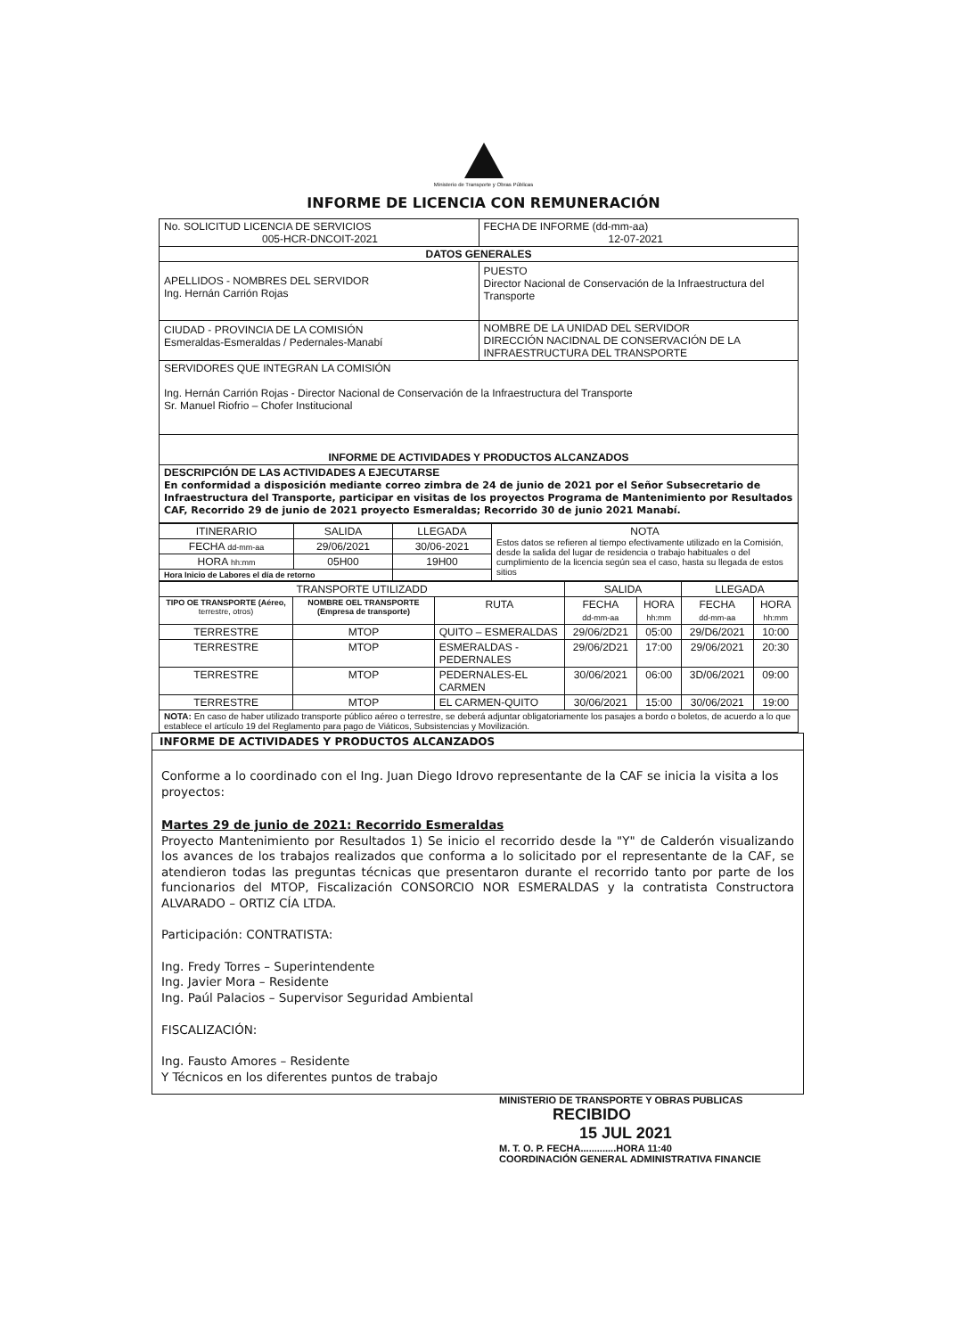Ministerio de Transporte y Obras Públicas
INFORME DE LICENCIA CON REMUNERACIÓN
| No. SOLICITUD LICENCIA DE SERVICIOS 005-HCR-DNCOIT-2021 | FECHA DE INFORME (dd-mm-aa) 12-07-2021 |
| DATOS GENERALES | |
| APELLIDOS - NOMBRES DEL SERVIDOR Ing. Hernán Carrión Rojas | PUESTO Director Nacional de Conservación de la Infraestructura del Transporte |
| CIUDAD - PROVINCIA DE LA COMISIÓN Esmeraldas-Esmeraldas / Pedernales-Manabí | NOMBRE DE LA UNIDAD DEL SERVIDOR DIRECCIÓN NACIDNAL DE CONSERVACIÓN DE LA INFRAESTRUCTURA DEL TRANSPORTE |
| SERVIDORES QUE INTEGRAN LA COMISIÓN Ing. Hernán Carrión Rojas - Director Nacional de Conservación de la Infraestructura del Transporte Sr. Manuel Riofrio – Chofer Institucional | |
| INFORME DE ACTIVIDADES Y PRODUCTOS ALCANZADOS | |
| DESCRIPCIÓN DE LAS ACTIVIDADES A EJECUTARSE En conformidad a disposición mediante correo zimbra de 24 de junio de 2021 por el Señor Subsecretario de Infraestructura del Transporte, participar en visitas de los proyectos Programa de Mantenimiento por Resultados CAF, Recorrido 29 de junio de 2021 proyecto Esmeraldas; Recorrido 30 de junio 2021 Manabí. | |
| ITINERARIO | SALIDA | LLEGADA | NOTA Estos datos se refieren al tiempo efectivamente utilizado en la Comisión, desde la salida del lugar de residencia o trabajo habituales o del cumplimiento de la licencia según sea el caso, hasta su llegada de estos sitios |
| FECHA dd-mm-aa | 29/06/2021 | 30/06-2021 | |
| HORA hh:mm | 05H00 | 19H00 | |
| Hora Inicio de Labores el día de retorno | | | |
| TRANSPORTE UTILIZADD | | | SALIDA | | LLEGADA | |
| TIPO OE TRANSPORTE (Aéreo, terrestre, otros) | NOMBRE OEL TRANSPORTE (Empresa de transporte) | RUTA | FECHA dd-mm-aa | HORA hh:mm | FECHA dd-mm-aa | HORA hh:mm |
| TERRESTRE | MTOP | QUITO – ESMERALDAS | 29/06/2D21 | 05:00 | 29/D6/2021 | 10:00 |
| TERRESTRE | MTOP | ESMERALDAS - PEDERNALES | 29/06/2D21 | 17:00 | 29/06/2021 | 20:30 |
| TERRESTRE | MTOP | PEDERNALES-EL CARMEN | 30/06/2021 | 06:00 | 3D/06/2021 | 09:00 |
| TERRESTRE | MTOP | EL CARMEN-QUITO | 30/06/2021 | 15:00 | 30/06/2021 | 19:00 |
| NOTA: En caso de haber utilizado transporte público aéreo o terrestre, se deberá adjuntar obligatoriamente los pasajes a bordo o boletos, de acuerdo a lo que establece el artículo 19 del Reglamento para pago de Viáticos, Subsistencias y Movilización. | | | | | | |
INFORME DE ACTIVIDADES Y PRODUCTOS ALCANZADOS
Conforme a lo coordinado con el Ing. Juan Diego Idrovo representante de la CAF se inicia la visita a los proyectos:
Martes 29 de junio de 2021: Recorrido Esmeraldas
Proyecto Mantenimiento por Resultados 1) Se inicio el recorrido desde la "Y" de Calderón visualizando los avances de los trabajos realizados que conforma a lo solicitado por el representante de la CAF, se atendieron todas las preguntas técnicas que presentaron durante el recorrido tanto por parte de los funcionarios del MTOP, Fiscalización CONSORCIO NOR ESMERALDAS y la contratista Constructora ALVARADO – ORTIZ CÍA LTDA.
Participación: CONTRATISTA:
Ing. Fredy Torres – Superintendente
Ing. Javier Mora – Residente
Ing. Paúl Palacios – Supervisor Seguridad Ambiental
FISCALIZACIÓN:
Ing. Fausto Amores – Residente
Y Técnicos en los diferentes puntos de trabajo
MINISTERIO DE TRANSPORTE Y OBRAS PUBLICAS
RECIBIDO
15 JUL 2021
M. T. O. P. FECHA.............HORA 11:40
COORDINACIÓN GENERAL ADMINISTRATIVA FINANCIE